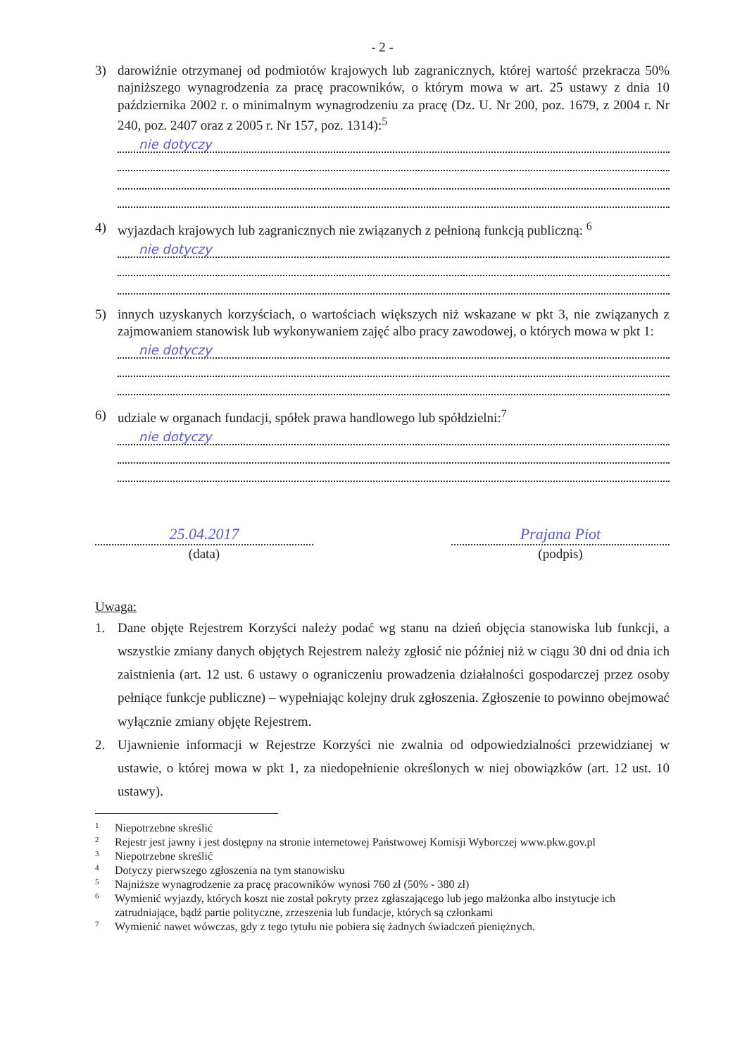- 2 -
3) darowiźnie otrzymanej od podmiotów krajowych lub zagranicznych, której wartość przekracza 50% najniższego wynagrodzenia za pracę pracowników, o którym mowa w art. 25 ustawy z dnia 10 października 2002 r. o minimalnym wynagrodzeniu za pracę (Dz. U. Nr 200, poz. 1679, z 2004 r. Nr 240, poz. 2407 oraz z 2005 r. Nr 157, poz. 1314):<sup>5</sup>
nie dotyczy
4) wyjazdach krajowych lub zagranicznych nie związanych z pełnioną funkcją publiczną: <sup>6</sup>
nie dotyczy
5) innych uzyskanych korzyściach, o wartościach większych niż wskazane w pkt 3, nie związanych z zajmowaniem stanowisk lub wykonywaniem zajęć albo pracy zawodowej, o których mowa w pkt 1:
nie dotyczy
6) udziale w organach fundacji, spółek prawa handlowego lub spółdzielni:<sup>7</sup>
nie dotyczy
25.04.2017
(data)
Prajana Piot
(podpis)
Uwaga:
1. Dane objęte Rejestrem Korzyści należy podać wg stanu na dzień objęcia stanowiska lub funkcji, a wszystkie zmiany danych objętych Rejestrem należy zgłosić nie później niż w ciągu 30 dni od dnia ich zaistnienia (art. 12 ust. 6 ustawy o ograniczeniu prowadzenia działalności gospodarczej przez osoby pełniące funkcje publiczne) – wypełniając kolejny druk zgłoszenia. Zgłoszenie to powinno obejmować wyłącznie zmiany objęte Rejestrem.
2. Ujawnienie informacji w Rejestrze Korzyści nie zwalnia od odpowiedzialności przewidzianej w ustawie, o której mowa w pkt 1, za niedopełnienie określonych w niej obowiązków (art. 12 ust. 10 ustawy).
<sup>1</sup> Niepotrzebne skreślić
<sup>2</sup> Rejestr jest jawny i jest dostępny na stronie internetowej Państwowej Komisji Wyborczej www.pkw.gov.pl
<sup>3</sup> Niepotrzebne skreślić
<sup>4</sup> Dotyczy pierwszego zgłoszenia na tym stanowisku
<sup>5</sup> Najniższe wynagrodzenie za pracę pracowników wynosi 760 zł (50% - 380 zł)
<sup>6</sup> Wymienić wyjazdy, których koszt nie został pokryty przez zgłaszającego lub jego małżonka albo instytucje ich zatrudniające, bądź partie polityczne, zrzeszenia lub fundacje, których są członkami
<sup>7</sup> Wymienić nawet wówczas, gdy z tego tytułu nie pobiera się żadnych świadczeń pieniężnych.